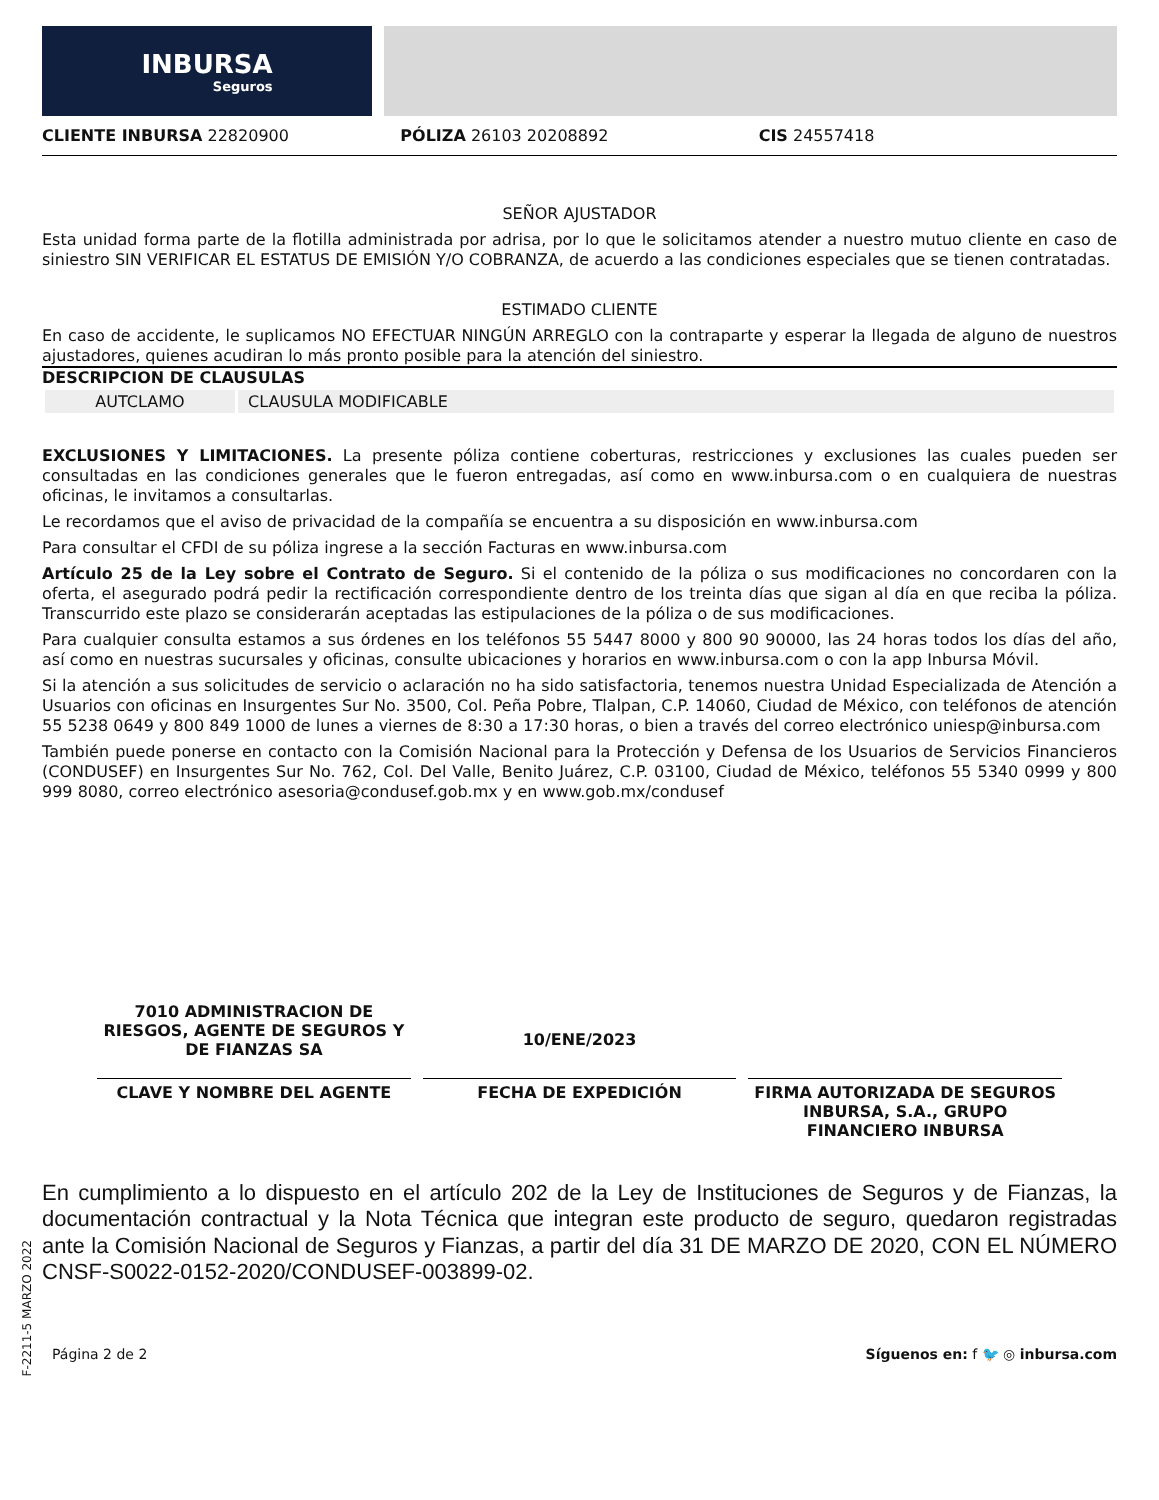INBURSA
Seguros
CLIENTE INBURSA 22820900 PÓLIZA 26103 20208892 CIS 24557418
SEÑOR AJUSTADOR
Esta unidad forma parte de la flotilla administrada por adrisa, por lo que le solicitamos atender a nuestro mutuo cliente en caso de siniestro SIN VERIFICAR EL ESTATUS DE EMISIÓN Y/O COBRANZA, de acuerdo a las condiciones especiales que se tienen contratadas.
ESTIMADO CLIENTE
En caso de accidente, le suplicamos NO EFECTUAR NINGÚN ARREGLO con la contraparte y esperar la llegada de alguno de nuestros ajustadores, quienes acudiran lo más pronto posible para la atención del siniestro.
DESCRIPCION DE CLAUSULAS
| AUTCLAMO | CLAUSULA MODIFICABLE |
EXCLUSIONES Y LIMITACIONES. La presente póliza contiene coberturas, restricciones y exclusiones las cuales pueden ser consultadas en las condiciones generales que le fueron entregadas, así como en www.inbursa.com o en cualquiera de nuestras oficinas, le invitamos a consultarlas.
Le recordamos que el aviso de privacidad de la compañía se encuentra a su disposición en www.inbursa.com
Para consultar el CFDI de su póliza ingrese a la sección Facturas en www.inbursa.com
Artículo 25 de la Ley sobre el Contrato de Seguro. Si el contenido de la póliza o sus modificaciones no concordaren con la oferta, el asegurado podrá pedir la rectificación correspondiente dentro de los treinta días que sigan al día en que reciba la póliza. Transcurrido este plazo se considerarán aceptadas las estipulaciones de la póliza o de sus modificaciones.
Para cualquier consulta estamos a sus órdenes en los teléfonos 55 5447 8000 y 800 90 90000, las 24 horas todos los días del año, así como en nuestras sucursales y oficinas, consulte ubicaciones y horarios en www.inbursa.com o con la app Inbursa Móvil.
Si la atención a sus solicitudes de servicio o aclaración no ha sido satisfactoria, tenemos nuestra Unidad Especializada de Atención a Usuarios con oficinas en Insurgentes Sur No. 3500, Col. Peña Pobre, Tlalpan, C.P. 14060, Ciudad de México, con teléfonos de atención 55 5238 0649 y 800 849 1000 de lunes a viernes de 8:30 a 17:30 horas, o bien a través del correo electrónico uniesp@inbursa.com
También puede ponerse en contacto con la Comisión Nacional para la Protección y Defensa de los Usuarios de Servicios Financieros (CONDUSEF) en Insurgentes Sur No. 762, Col. Del Valle, Benito Juárez, C.P. 03100, Ciudad de México, teléfonos 55 5340 0999 y 800 999 8080, correo electrónico asesoria@condusef.gob.mx y en www.gob.mx/condusef
7010 ADMINISTRACION DE RIESGOS, AGENTE DE SEGUROS Y DE FIANZAS SA
CLAVE Y NOMBRE DEL AGENTE
10/ENE/2023
FECHA DE EXPEDICIÓN
FIRMA AUTORIZADA DE SEGUROS INBURSA, S.A., GRUPO FINANCIERO INBURSA
En cumplimiento a lo dispuesto en el artículo 202 de la Ley de Instituciones de Seguros y de Fianzas, la documentación contractual y la Nota Técnica que integran este producto de seguro, quedaron registradas ante la Comisión Nacional de Seguros y Fianzas, a partir del día 31 DE MARZO DE 2020, CON EL NÚMERO CNSF-S0022-0152-2020/CONDUSEF-003899-02.
Página 2 de 2 Síguenos en: f 🐦 ◎ inbursa.com
F-2211-5 MARZO 2022